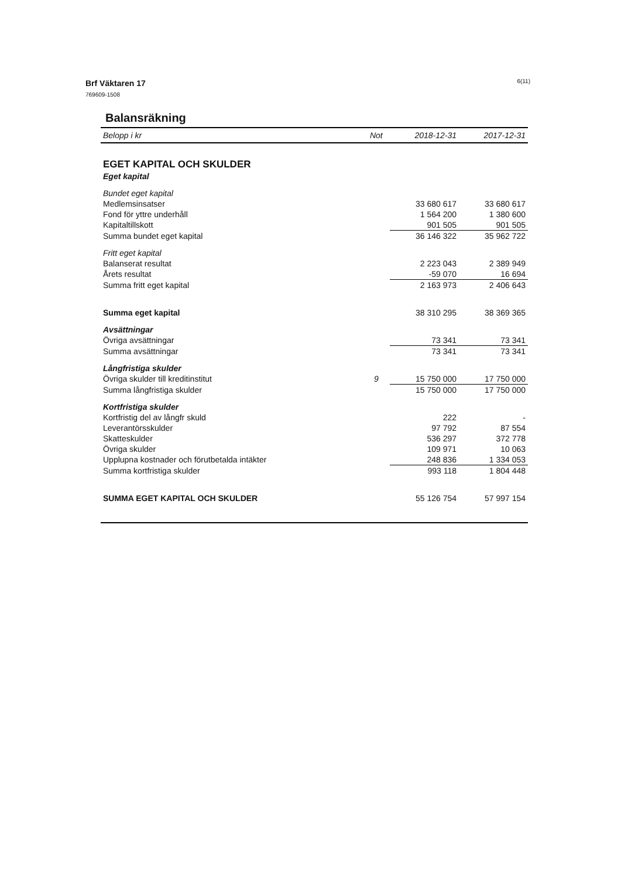Brf Väktaren 17
769609-1508
6(11)
Balansräkning
| Belopp i kr | Not | 2018-12-31 | 2017-12-31 |
| --- | --- | --- | --- |
| EGET KAPITAL OCH SKULDER | | | |
| Eget kapital | | | |
| Bundet eget kapital | | | |
| Medlemsinsatser | | 33 680 617 | 33 680 617 |
| Fond för yttre underhåll | | 1 564 200 | 1 380 600 |
| Kapitaltillskott | | 901 505 | 901 505 |
| Summa bundet eget kapital | | 36 146 322 | 35 962 722 |
| Fritt eget kapital | | | |
| Balanserat resultat | | 2 223 043 | 2 389 949 |
| Årets resultat | | -59 070 | 16 694 |
| Summa fritt eget kapital | | 2 163 973 | 2 406 643 |
| Summa eget kapital | | 38 310 295 | 38 369 365 |
| Avsättningar | | | |
| Övriga avsättningar | | 73 341 | 73 341 |
| Summa avsättningar | | 73 341 | 73 341 |
| Långfristiga skulder | | | |
| Övriga skulder till kreditinstitut | 9 | 15 750 000 | 17 750 000 |
| Summa långfristiga skulder | | 15 750 000 | 17 750 000 |
| Kortfristiga skulder | | | |
| Kortfristig del av långfr skuld | | 222 | - |
| Leverantörsskulder | | 97 792 | 87 554 |
| Skatteskulder | | 536 297 | 372 778 |
| Övriga skulder | | 109 971 | 10 063 |
| Upplupna kostnader och förutbetalda intäkter | | 248 836 | 1 334 053 |
| Summa kortfristiga skulder | | 993 118 | 1 804 448 |
| SUMMA EGET KAPITAL OCH SKULDER | | 55 126 754 | 57 997 154 |